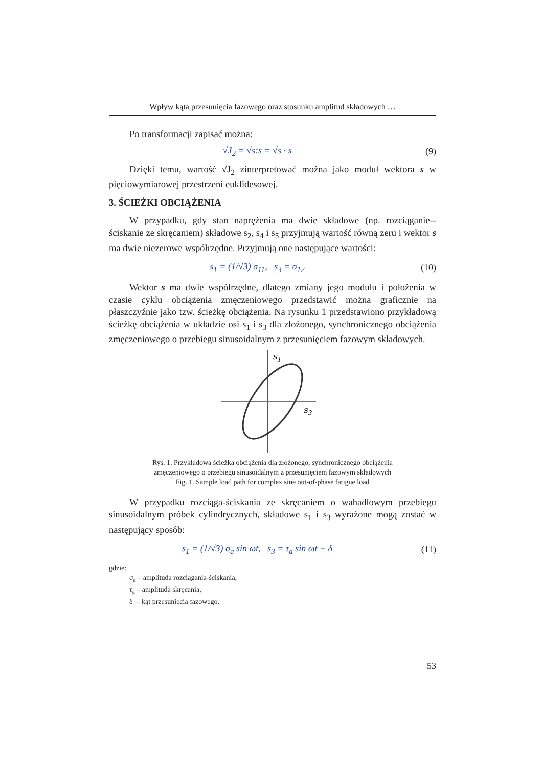Wpływ kąta przesunięcia fazowego oraz stosunku amplitud składowych …
Po transformacji zapisać można:
√J<sub>2</sub> = √s:s = √s · s (9)
Dzięki temu, wartość √J<sub>2</sub> zinterpretować można jako moduł wektora s w pięciowymiarowej przestrzeni euklidesowej.
3. ŚCIEŻKI OBCIĄŻENIA
W przypadku, gdy stan naprężenia ma dwie składowe (np. rozciąganie--ściskanie ze skręcaniem) składowe s<sub>2</sub>, s<sub>4</sub> i s<sub>5</sub> przyjmują wartość równą zeru i wektor s ma dwie niezerowe współrzędne. Przyjmują one następujące wartości:
s<sub>1</sub> = (1/√3) σ<sub>11</sub>, s<sub>3</sub> = σ<sub>12</sub> (10)
Wektor s ma dwie współrzędne, dlatego zmiany jego modułu i położenia w czasie cyklu obciążenia zmęczeniowego przedstawić można graficznie na płaszczyźnie jako tzw. ścieżkę obciążenia. Na rysunku 1 przedstawiono przykładową ścieżkę obciążenia w układzie osi s<sub>1</sub> i s<sub>3</sub> dla złożonego, synchronicznego obciążenia zmęczeniowego o przebiegu sinusoidalnym z przesunięciem fazowym składowych.
s1
s3
Rys. 1. Przykładowa ścieżka obciążenia dla złożonego, synchronicznego obciążenia
zmęczeniowego o przebiegu sinusoidalnym z przesunięciem fazowym składowych
Fig. 1. Sample load path for complex sine out-of-phase fatigue load
W przypadku rozciąga-ściskania ze skręcaniem o wahadłowym przebiegu sinusoidalnym próbek cylindrycznych, składowe s<sub>1</sub> i s<sub>3</sub> wyrażone mogą zostać w następujący sposób:
s<sub>1</sub> = (1/√3) σ<sub>a</sub> sin ωt, s<sub>3</sub> = τ<sub>a</sub> sin ωt − δ (11)
gdzie:
σ<sub>a</sub> – amplituda rozciągania-ściskania,
τ<sub>a</sub> – amplituda skręcania,
δ – kąt przesunięcia fazowego.
53